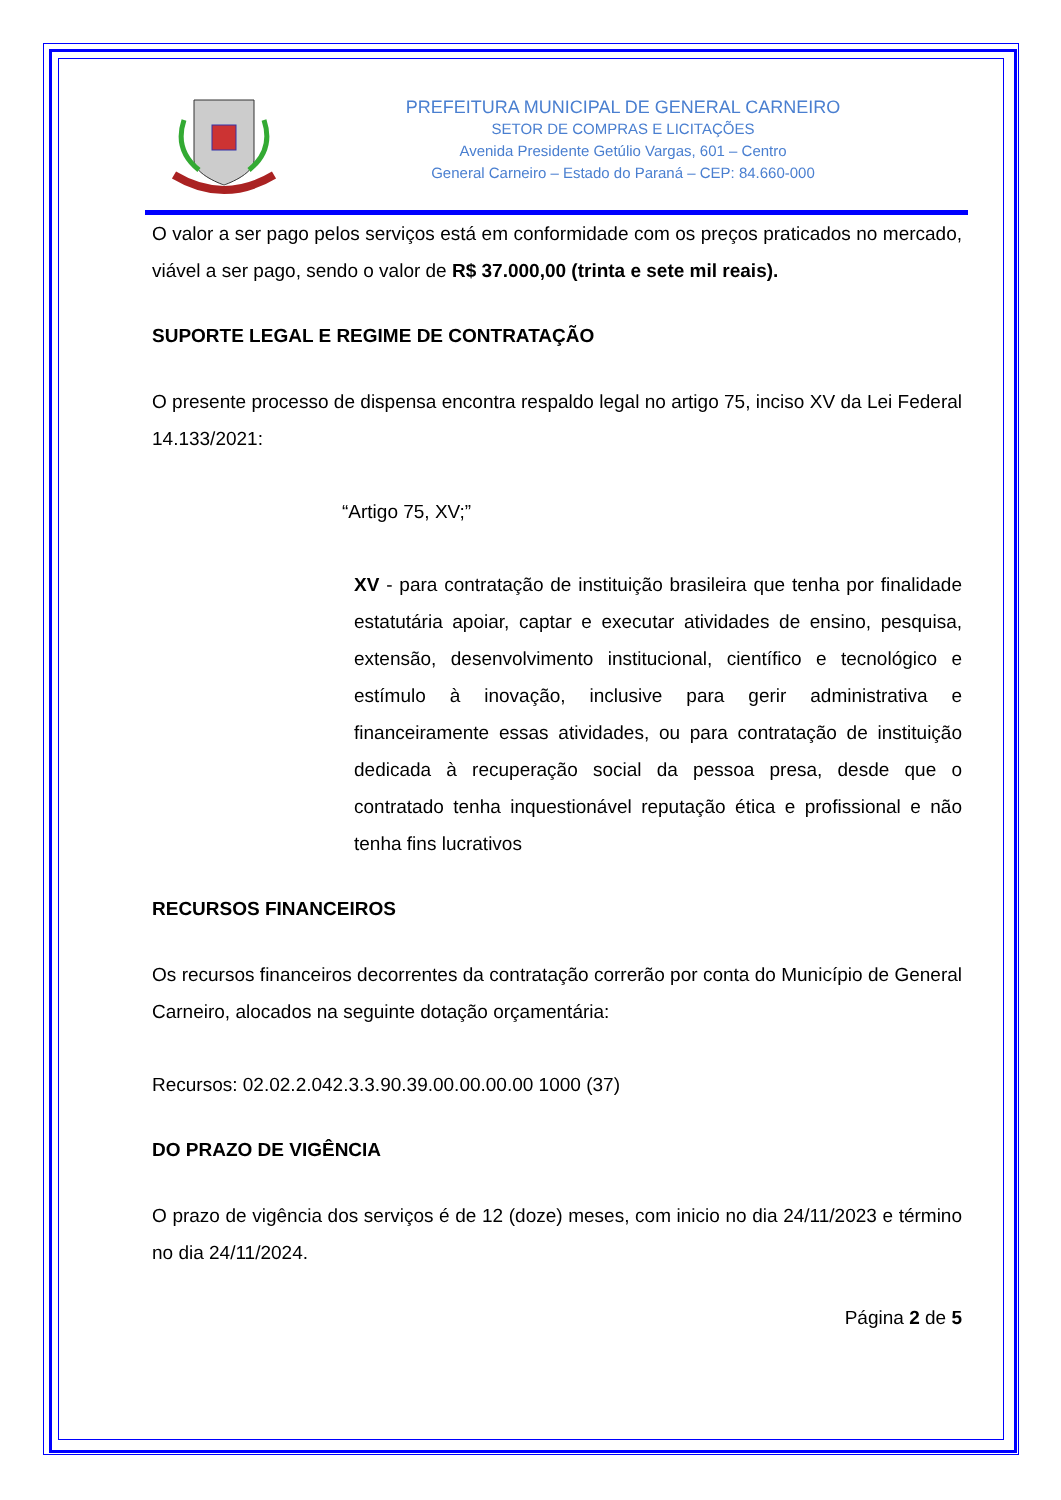PREFEITURA MUNICIPAL DE GENERAL CARNEIRO
SETOR DE COMPRAS E LICITAÇÕES
Avenida Presidente Getúlio Vargas, 601 – Centro
General Carneiro – Estado do Paraná – CEP: 84.660-000
O valor a ser pago pelos serviços está em conformidade com os preços praticados no mercado, viável a ser pago, sendo o valor de R$ 37.000,00 (trinta e sete mil reais).
SUPORTE LEGAL E REGIME DE CONTRATAÇÃO
O presente processo de dispensa encontra respaldo legal no artigo 75, inciso XV da Lei Federal 14.133/2021:
“Artigo 75, XV;”
XV - para contratação de instituição brasileira que tenha por finalidade estatutária apoiar, captar e executar atividades de ensino, pesquisa, extensão, desenvolvimento institucional, científico e tecnológico e estímulo à inovação, inclusive para gerir administrativa e financeiramente essas atividades, ou para contratação de instituição dedicada à recuperação social da pessoa presa, desde que o contratado tenha inquestionável reputação ética e profissional e não tenha fins lucrativos
RECURSOS FINANCEIROS
Os recursos financeiros decorrentes da contratação correrão por conta do Município de General Carneiro, alocados na seguinte dotação orçamentária:
Recursos: 02.02.2.042.3.3.90.39.00.00.00.00 1000 (37)
DO PRAZO DE VIGÊNCIA
O prazo de vigência dos serviços é de 12 (doze) meses, com inicio no dia 24/11/2023 e término no dia 24/11/2024.
Página 2 de 5